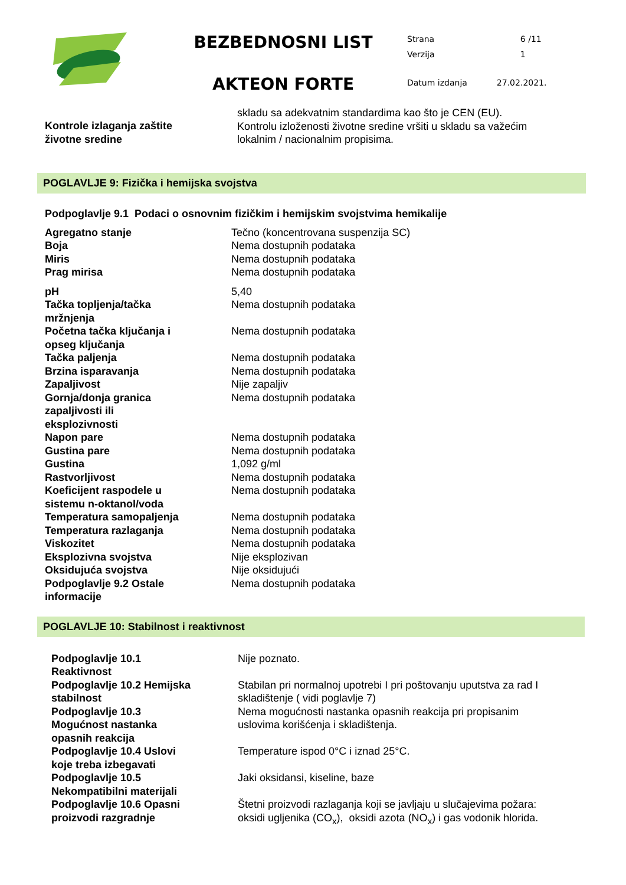BEZBEDNOSNI LIST
AKTEON FORTE
| Strana | 6 /11 |
| Verzija | 1 |
| Datum izdanja | 27.02.2021. |
| Kontrole izlaganja zaštite životne sredine | skladu sa adekvatnim standardima kao što je CEN (EU). Kontrolu izloženosti životne sredine vršiti u skladu sa važećim lokalnim / nacionalnim propisima. |
POGLAVLJE 9: Fizička i hemijska svojstva
Podpoglavlje 9.1 Podaci o osnovnim fizičkim i hemijskim svojstvima hemikalije
| Agregatno stanje | Tečno (koncentrovana suspenzija SC) |
| Boja | Nema dostupnih podataka |
| Miris | Nema dostupnih podataka |
| Prag mirisa | Nema dostupnih podataka |
| pH | 5,40 |
| Tačka topljenja/tačka mržnjenja | Nema dostupnih podataka |
| Početna tačka ključanja i opseg ključanja | Nema dostupnih podataka |
| Tačka paljenja | Nema dostupnih podataka |
| Brzina isparavanja | Nema dostupnih podataka |
| Zapaljivost | Nije zapaljiv |
| Gornja/donja granica zapaljivosti ili eksplozivnosti | Nema dostupnih podataka |
| Napon pare | Nema dostupnih podataka |
| Gustina pare | Nema dostupnih podataka |
| Gustina | 1,092 g/ml |
| Rastvorljivost | Nema dostupnih podataka |
| Koeficijent raspodele u sistemu n-oktanol/voda | Nema dostupnih podataka |
| Temperatura samopaljenja | Nema dostupnih podataka |
| Temperatura razlaganja | Nema dostupnih podataka |
| Viskozitet | Nema dostupnih podataka |
| Eksplozivna svojstva | Nije eksplozivan |
| Oksidujuća svojstva | Nije oksidujući |
| Podpoglavlje 9.2 Ostale informacije | Nema dostupnih podataka |
POGLAVLJE 10: Stabilnost i reaktivnost
| Podpoglavlje 10.1 Reaktivnost | Nije poznato. |
| Podpoglavlje 10.2 Hemijska stabilnost | Stabilan pri normalnoj upotrebi I pri poštovanju uputstva za rad I skladištenje ( vidi poglavlje 7) |
| Podpoglavlje 10.3 Mogućnost nastanka opasnih reakcija | Nema mogućnosti nastanka opasnih reakcija pri propisanim uslovima korišćenja i skladištenja. |
| Podpoglavlje 10.4 Uslovi koje treba izbegavati | Temperature ispod 0°C i iznad 25°C. |
| Podpoglavlje 10.5 Nekompatibilni materijali | Jaki oksidansi, kiseline, baze |
| Podpoglavlje 10.6 Opasni proizvodi razgradnje | Štetni proizvodi razlaganja koji se javljaju u slučajevima požara: oksidi ugljenika (CO<sub>x</sub>), oksidi azota (NO<sub>x</sub>) i gas vodonik hlorida. |